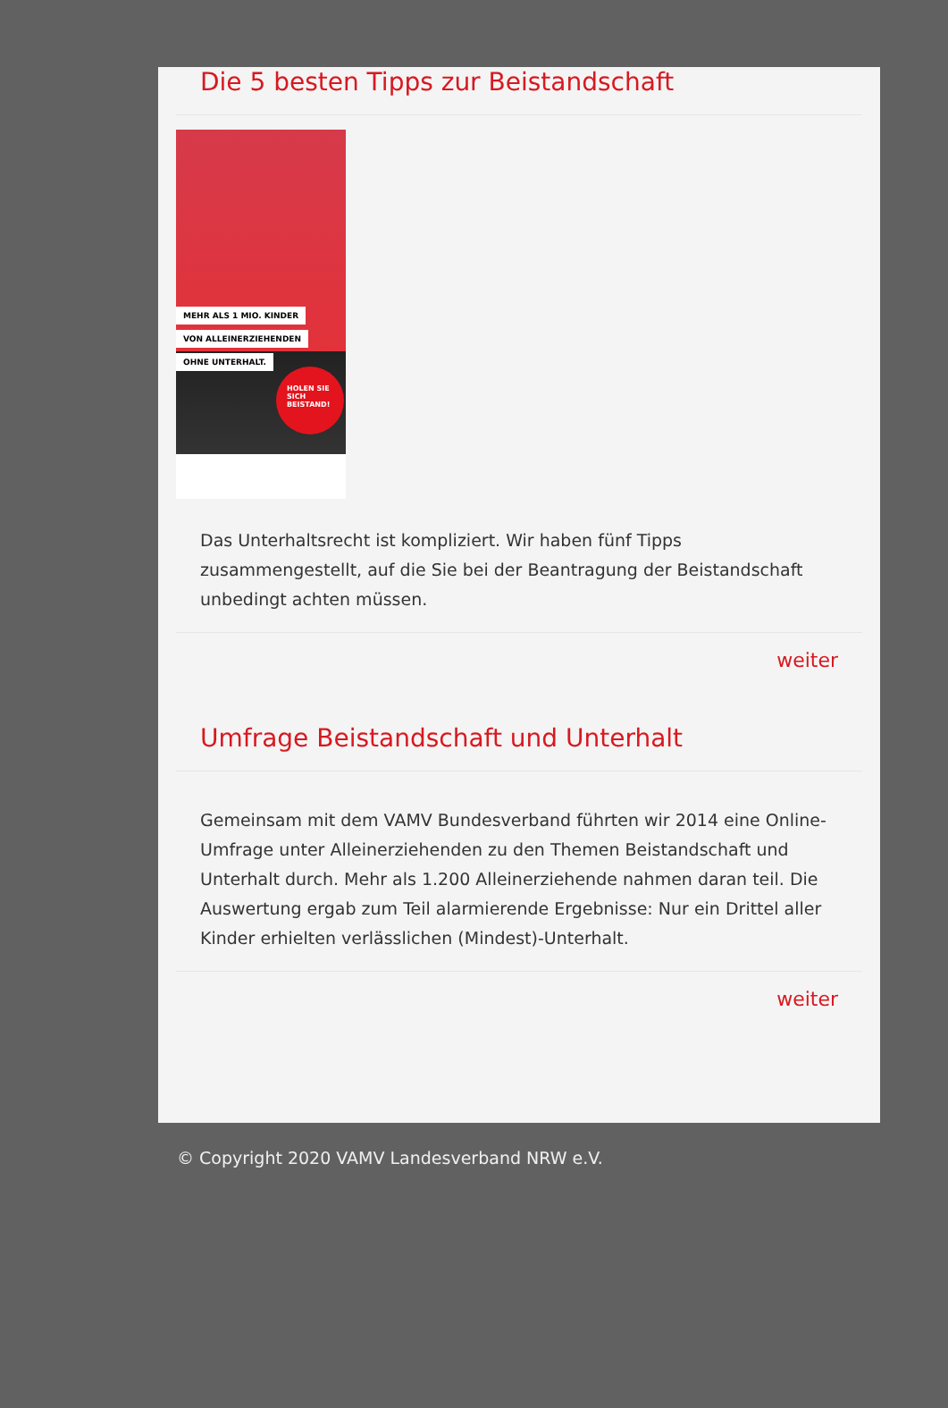Die 5 besten Tipps zur Beistandschaft
MEHR ALS 1 MIO. KINDER
VON ALLEINERZIEHENDEN
OHNE UNTERHALT.
HOLEN SIE SICH BEISTAND!
Das Unterhaltsrecht ist kompliziert. Wir haben fünf Tipps zusammengestellt, auf die Sie bei der Beantragung der Beistandschaft unbedingt achten müssen.
weiter
Umfrage Beistandschaft und Unterhalt
Gemeinsam mit dem VAMV Bundesverband führten wir 2014 eine Online-Umfrage unter Alleinerziehenden zu den Themen Beistandschaft und Unterhalt durch. Mehr als 1.200 Alleinerziehende nahmen daran teil. Die Auswertung ergab zum Teil alarmierende Ergebnisse: Nur ein Drittel aller Kinder erhielten verlässlichen (Mindest)-Unterhalt.
weiter
© Copyright 2020 VAMV Landesverband NRW e.V.